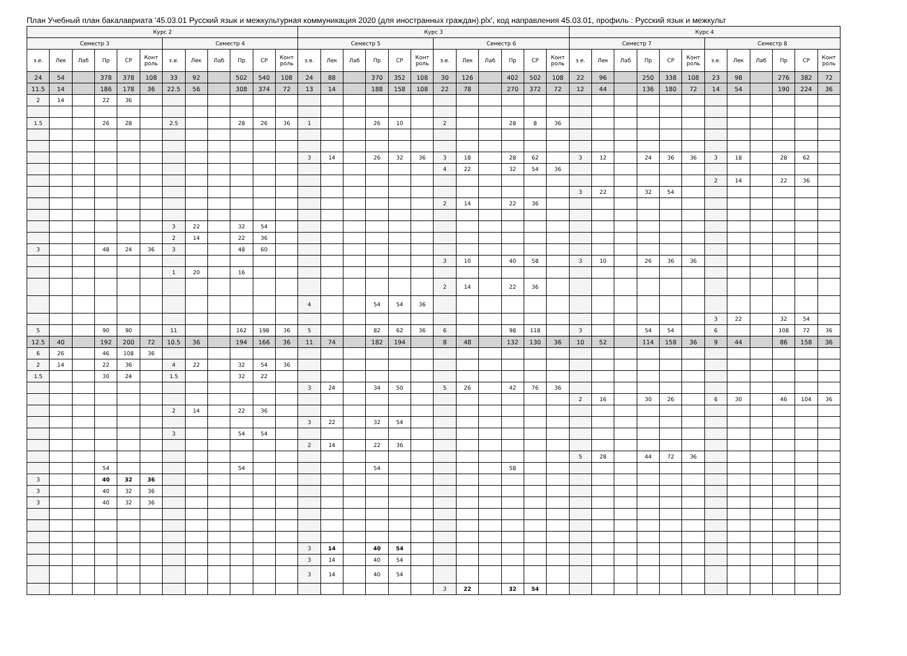План Учебный план бакалавриата '45.03.01 Русский язык и межкультурная коммуникация 2020 (для иностранных граждан).plx', код направления 45.03.01, профиль : Русский язык и межкульт
| Курс 2 | | | | | | | | | | | | Курс 3 | | | | | | | | | | | | Курс 4 | | | | | | | | | | | |
| --- | --- | --- | --- | --- | --- | --- | --- | --- | --- | --- | --- | --- | --- | --- | --- | --- | --- | --- | --- | --- | --- | --- | --- | --- | --- | --- | --- | --- | --- | --- | --- | --- | --- | --- | --- |
| Семестр 3 | | | | | | Семестр 4 | | | | | | Семестр 5 | | | | | | Семестр 6 | | | | | | Семестр 7 | | | | | | Семестр 8 | | | | | |
| з.е. | Лек | Лаб | Пр | СР | Конт роль | з.е. | Лек | Лаб | Пр | СР | Конт роль | з.е. | Лек | Лаб | Пр | СР | Конт роль | з.е. | Лек | Лаб | Пр | СР | Конт роль | з.е. | Лек | Лаб | Пр | СР | Конт роль | з.е. | Лек | Лаб | Пр | СР | Конт роль |
| 24 | 54 | | 378 | 378 | 108 | 33 | 92 | | 502 | 540 | 108 | 24 | 88 | | 370 | 352 | 108 | 30 | 126 | | 402 | 502 | 108 | 22 | 96 | | 250 | 338 | 108 | 23 | 98 | | 276 | 382 | 72 |
| 11.5 | 14 | | 186 | 178 | 36 | 22.5 | 56 | | 308 | 374 | 72 | 13 | 14 | | 188 | 158 | 108 | 22 | 78 | | 270 | 372 | 72 | 12 | 44 | | 136 | 180 | 72 | 14 | 54 | | 190 | 224 | 36 |
| 2 | 14 | | 22 | 36 | | | | | | | | | | | | | | | | | | | | | | | | | | | | | | | |
| 1.5 | | | 26 | 28 | | 2.5 | | | 28 | 26 | 36 | 1 | | | 26 | 10 | | 2 | | | 28 | 8 | 36 | | | | | | | | | | | | |
| | | | | | | | | | | | | 3 | 14 | | 26 | 32 | 36 | 3 | 18 | | 28 | 62 | | 3 | 12 | | 24 | 36 | 36 | 3 | 18 | | 28 | 62 | |
| | | | | | | | | | | | | | | | | | | 4 | 22 | | 32 | 54 | 36 | | | | | | | | | | | | |
| | | | | | | | | | | | | | | | | | | | | | | | | | | | | | | 2 | 14 | | 22 | 36 | |
| | | | | | | | | | | | | | | | | | | | | | | | | 3 | 22 | | 32 | 54 | | | | | | | |
| | | | | | | | | | | | | | | | | | | 2 | 14 | | 22 | 36 | | | | | | | | | | | | | |
| | | | | | | 3 | 22 | | 32 | 54 | | | | | | | | | | | | | | | | | | | | | | | | | |
| | | | | | | 2 | 14 | | 22 | 36 | | | | | | | | | | | | | | | | | | | | | | | | | |
| 3 | | | 48 | 24 | 36 | 3 | | | 48 | 60 | | | | | | | | | | | | | | | | | | | | | | | | | |
| | | | | | | | | | | | | | | | | | | 3 | 10 | | 40 | 58 | | 3 | 10 | | 26 | 36 | 36 | | | | | | |
| | | | | | | 1 | 20 | | 16 | | | | | | | | | | | | | | | | | | | | | | | | | | |
| | | | | | | | | | | | | | | | | | | 2 | 14 | | 22 | 36 | | | | | | | | | | | | | |
| | | | | | | | | | | | | 4 | | | 54 | 54 | 36 | | | | | | | | | | | | | | | | | | |
| | | | | | | | | | | | | | | | | | | | | | | | | | | | | | | 3 | 22 | | 32 | 54 | |
| 5 | | | 90 | 90 | | 11 | | | 162 | 198 | 36 | 5 | | | 82 | 62 | 36 | 6 | | | 98 | 118 | | 3 | | | 54 | 54 | | 6 | | | 108 | 72 | 36 |
| 12.5 | 40 | | 192 | 200 | 72 | 10.5 | 36 | | 194 | 166 | 36 | 11 | 74 | | 182 | 194 | | 8 | 48 | | 132 | 130 | 36 | 10 | 52 | | 114 | 158 | 36 | 9 | 44 | | 86 | 158 | 36 |
| 6 | 26 | | 46 | 108 | 36 | | | | | | | | | | | | | | | | | | | | | | | | | | | | | | |
| 2 | 14 | | 22 | 36 | | 4 | 22 | | 32 | 54 | 36 | | | | | | | | | | | | | | | | | | | | | | | | |
| 1.5 | | | 30 | 24 | | 1.5 | | | 32 | 22 | | | | | | | | | | | | | | | | | | | | | | | | | |
| | | | | | | | | | | | | 3 | 24 | | 34 | 50 | | 5 | 26 | | 42 | 76 | 36 | | | | | | | | | | | | |
| | | | | | | | | | | | | | | | | | | | | | | | | 2 | 16 | | 30 | 26 | | 6 | 30 | | 46 | 104 | 36 |
| | | | | | | 2 | 14 | | 22 | 36 | | | | | | | | | | | | | | | | | | | | | | | | | |
| | | | | | | | | | | | | 3 | 22 | | 32 | 54 | | | | | | | | | | | | | | | | | | | |
| | | | | | | 3 | | | 54 | 54 | | | | | | | | | | | | | | | | | | | | | | | | | |
| | | | | | | | | | | | | 2 | 14 | | 22 | 36 | | | | | | | | | | | | | | | | | | | |
| | | | | | | | | | | | | | | | | | | | | | | | | 5 | 28 | | 44 | 72 | 36 | | | | | | |
| | | | 54 | | | | | | 54 | | | | | | 54 | | | | | | 58 | | | | | | | | | | | | | | |
| 3 | | | 40 | 32 | 36 | | | | | | | | | | | | | | | | | | | | | | | | | | | | | | |
| 3 | | | 40 | 32 | 36 | | | | | | | | | | | | | | | | | | | | | | | | | | | | | | |
| 3 | | | 40 | 32 | 36 | | | | | | | | | | | | | | | | | | | | | | | | | | | | | | |
| | | | | | | | | | | | | 3 | 14 | | 40 | 54 | | | | | | | | | | | | | | | | | | | |
| | | | | | | | | | | | | 3 | 14 | | 40 | 54 | | | | | | | | | | | | | | | | | | | |
| | | | | | | | | | | | | 3 | 14 | | 40 | 54 | | | | | | | | | | | | | | | | | | | |
| | | | | | | | | | | | | | | | | | | 3 | 22 | | 32 | 54 | | | | | | | | | | | | | |